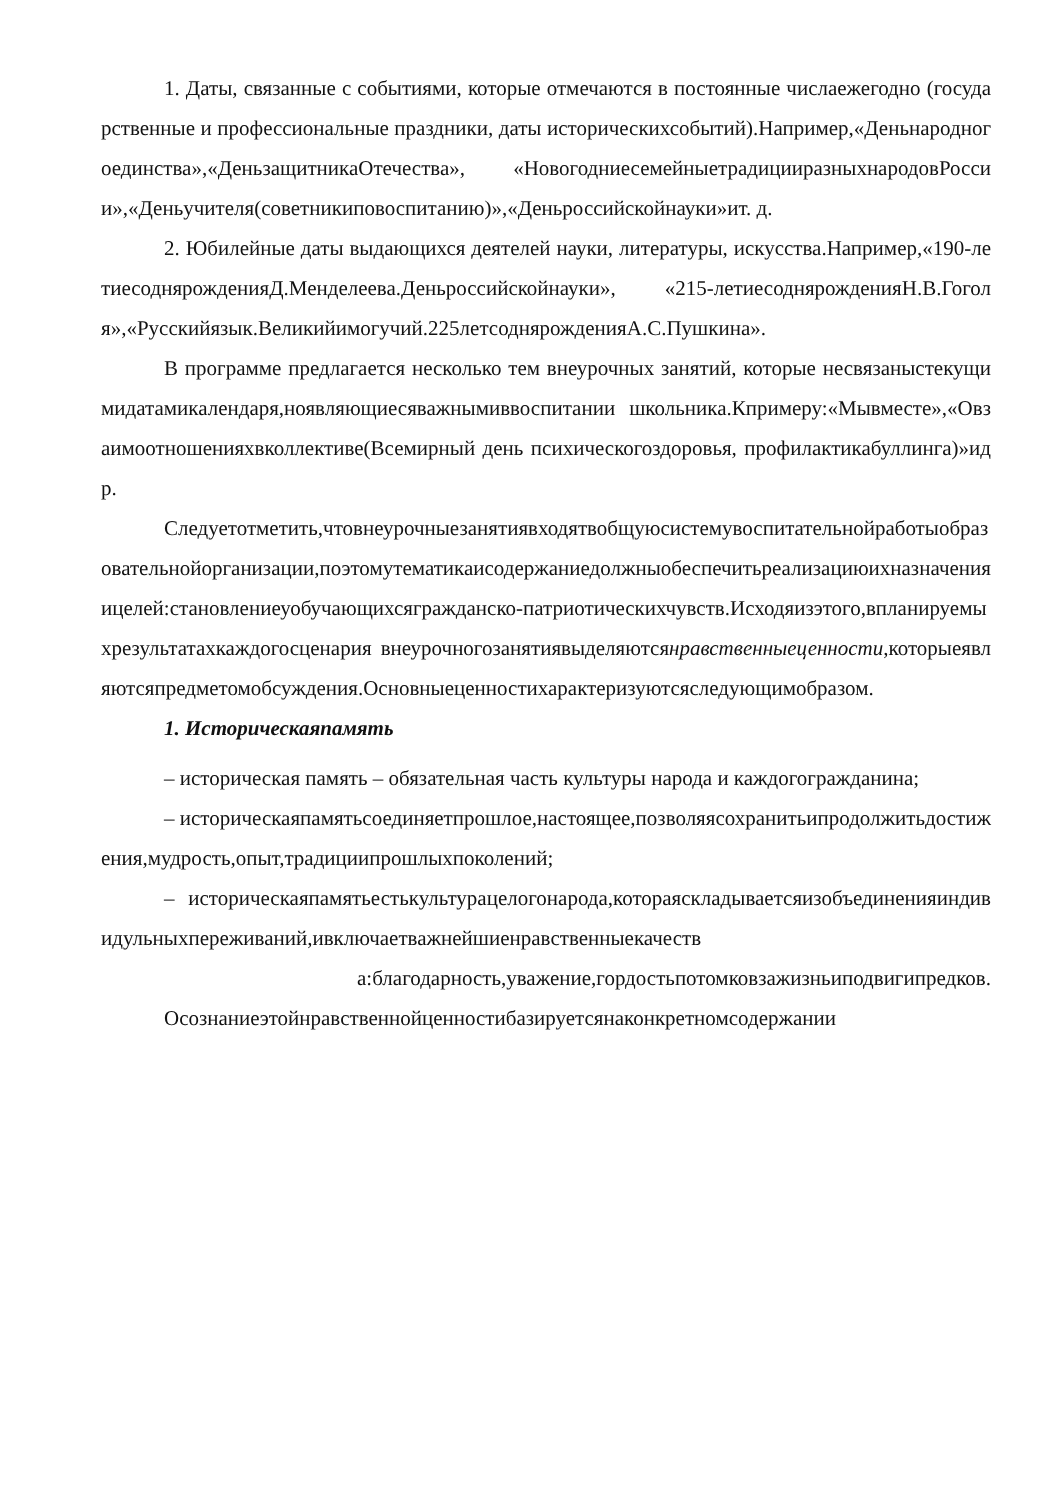1. Даты, связанные с событиями, которые отмечаются в постоянные числаежегодно (государственные и профессиональные праздники, даты историческихсобытий).Например,«Деньнародногоединства»,«ДеньзащитникаОтечества», «НовогодниесемейныетрадицииразныхнародовРоссии»,«Деньучителя(советникиповоспитанию)»,«Деньроссийскойнауки»ит. д.
2. Юбилейные даты выдающихся деятелей науки, литературы, искусства.Например,«190-летиесоднярожденияД.Менделеева.Деньроссийскойнауки», «215-летиесоднярожденияН.В.Гоголя»,«Русскийязык.Великийимогучий.225летсоднярожденияА.С.Пушкина».
В программе предлагается несколько тем внеурочных занятий, которые несвязаныстекущимидатамикалендаря,ноявляющиесяважнымиввоспитании школьника.Кпримеру:«Мывместе»,«Овзаимоотношенияхвколлективе(Всемирный день психическогоздоровья, профилактикабуллинга)»идр.
Следуетотметить,чтовнеурочныезанятиявходятвобщуюсистемувоспитательнойработыобразовательнойорганизации,поэтомутематикаисодержаниедолжныобеспечитьреализациюихназначенияицелей:становлениеуобучающихсягражданско-патриотическихчувств.Исходяизэтого,впланируемыхрезультатахкаждогосценария внеурочногозанятиявыделяютсянравственныеценности,которыеявляютсяпредметомобсуждения.Основныеценностихарактеризуютсяследующимобразом.
1. Историческаяпамять
– историческая память – обязательная часть культуры народа и каждогогражданина;
– историческаяпамятьсоединяетпрошлое,настоящее,позволяясохранитьипродолжитьдостижения,мудрость,опыт,традициипрошлыхпоколений;
– историческаяпамятьестькультурацелогонарода,котораяскладываетсяизобъединенияиндивидульныхпереживаний,ивключаетважнейшиенравственныекачеств
а:благодарность,уважение,гордостьпотомковзажизньиподвигипредков.
Осознаниеэтойнравственнойценностибазируетсянаконкретномсодержании